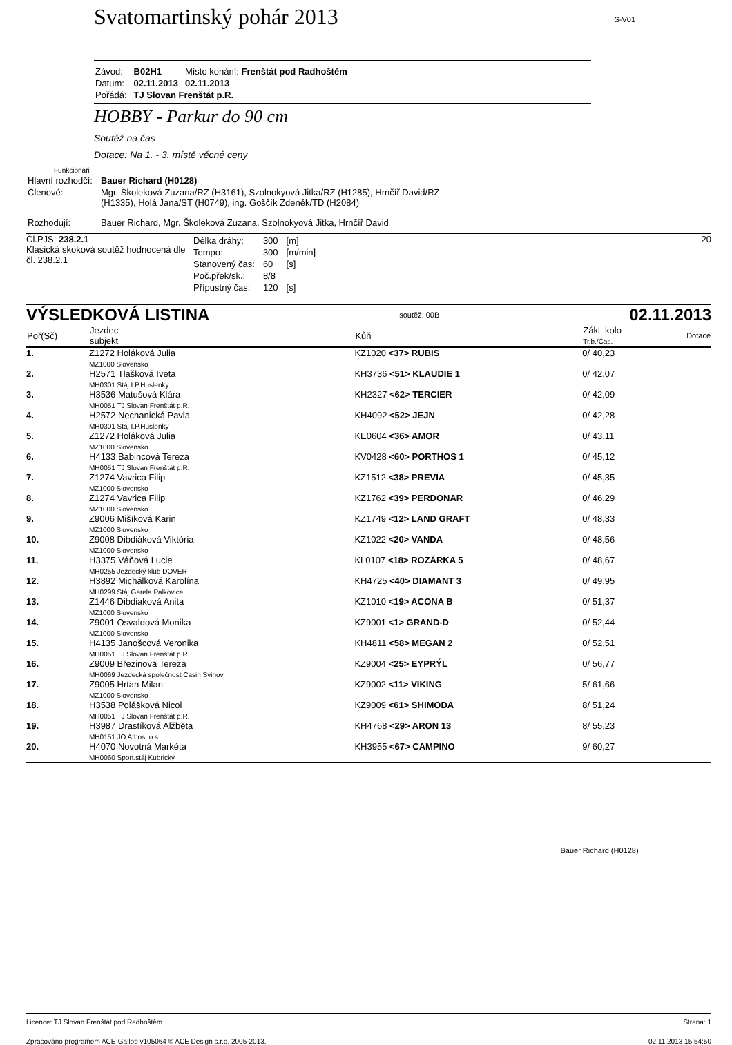Svatomartinský pohár 2013
S-V01
| Závod: | B02H1 | Místo konání: Frenštát pod Radhoštěm |
| Datum: | 02.11.2013 | 02.11.2013 |
| Pořádá: | TJ Slovan Frenštát p.R. | |
HOBBY - Parkur do 90 cm
Soutěž na čas
Dotace: Na 1. - 3. místě věcné ceny
Funkcionáři
| Hlavní rozhodčí: | Bauer Richard (H0128) |
| Členové: | Mgr. Školeková Zuzana/RZ (H3161), Szolnokyová Jitka/RZ (H1285), Hrnčíř David/RZ (H1335), Holá Jana/ST (H0749), ing. Goščík Zdeněk/TD (H2084) |
| Rozhodují: | Bauer Richard, Mgr. Školeková Zuzana, Szolnokyová Jitka, Hrnčíř David |
Čl.PJS: 238.2.1
Klasická skoková soutěž hodnocená dle čl. 238.2.1
| Délka dráhy: | 300 | [m] |
| Tempo: | 300 | [m/min] |
| Stanovený čas: | 60 | [s] |
| Poč.přek/sk.: | 8/8 | |
| Přípustný čas: | 120 | [s] |
20
VÝSLEDKOVÁ LISTINA soutěž: 00B 02.11.2013
| Poř(Sč) | Jezdec subjekt | Kůň | Zákl. kolo Tr.b./Čas. | Dotace |
| --- | --- | --- | --- | --- |
| 1. | Z1272 Holáková Julia MZ1000 Slovensko | KZ1020 <37> RUBIS | 0/ 40,23 | |
| 2. | H2571 Tlašková Iveta MH0301 Stáj I.P.Huslenky | KH3736 <51> KLAUDIE 1 | 0/ 42,07 | |
| 3. | H3536 Matušová Klára MH0051 TJ Slovan Frenštát p.R. | KH2327 <62> TERCIER | 0/ 42,09 | |
| 4. | H2572 Nechanická Pavla MH0301 Stáj I.P.Huslenky | KH4092 <52> JEJN | 0/ 42,28 | |
| 5. | Z1272 Holáková Julia MZ1000 Slovensko | KE0604 <36> AMOR | 0/ 43,11 | |
| 6. | H4133 Babincová Tereza MH0051 TJ Slovan Frenštát p.R. | KV0428 <60> PORTHOS 1 | 0/ 45,12 | |
| 7. | Z1274 Vavrica Filip MZ1000 Slovensko | KZ1512 <38> PREVIA | 0/ 45,35 | |
| 8. | Z1274 Vavrica Filip MZ1000 Slovensko | KZ1762 <39> PERDONAR | 0/ 46,29 | |
| 9. | Z9006 Mišíková Karin MZ1000 Slovensko | KZ1749 <12> LAND GRAFT | 0/ 48,33 | |
| 10. | Z9008 Dibdiáková Viktória MZ1000 Slovensko | KZ1022 <20> VANDA | 0/ 48,56 | |
| 11. | H3375 Váňová Lucie MH0255 Jezdecký klub DOVER | KL0107 <18> ROZÁRKA 5 | 0/ 48,67 | |
| 12. | H3892 Michálková Karolína MH0299 Stáj Garela Palkovice | KH4725 <40> DIAMANT 3 | 0/ 49,95 | |
| 13. | Z1446 Dibdiaková Anita MZ1000 Slovensko | KZ1010 <19> ACONA B | 0/ 51,37 | |
| 14. | Z9001 Osvaldová Monika MZ1000 Slovensko | KZ9001 <1> GRAND-D | 0/ 52,44 | |
| 15. | H4135 Janošcová Veronika MH0051 TJ Slovan Frenštát p.R. | KH4811 <58> MEGAN 2 | 0/ 52,51 | |
| 16. | Z9009 Březinová Tereza MH0069 Jezdecká společnost Casin Svinov | KZ9004 <25> EYPRÝL | 0/ 56,77 | |
| 17. | Z9005 Hrtan Milan MZ1000 Slovensko | KZ9002 <11> VIKING | 5/ 61,66 | |
| 18. | H3538 Polášková Nicol MH0051 TJ Slovan Frenštát p.R. | KZ9009 <61> SHIMODA | 8/ 51,24 | |
| 19. | H3987 Drastíková Alžběta MH0151 JO Athos, o.s. | KH4768 <29> ARON 13 | 8/ 55,23 | |
| 20. | H4070 Novotná Markéta MH0060 Sport.stáj Kubrický | KH3955 <67> CAMPINO | 9/ 60,27 | |
Bauer Richard (H0128)
Licence: TJ Slovan Frenštát pod Radhoštěm Strana: 1
Zpracováno programem ACE-Gallop v105064 © ACE Design s.r.o, 2005-2013, 02.11.2013 15:54:50